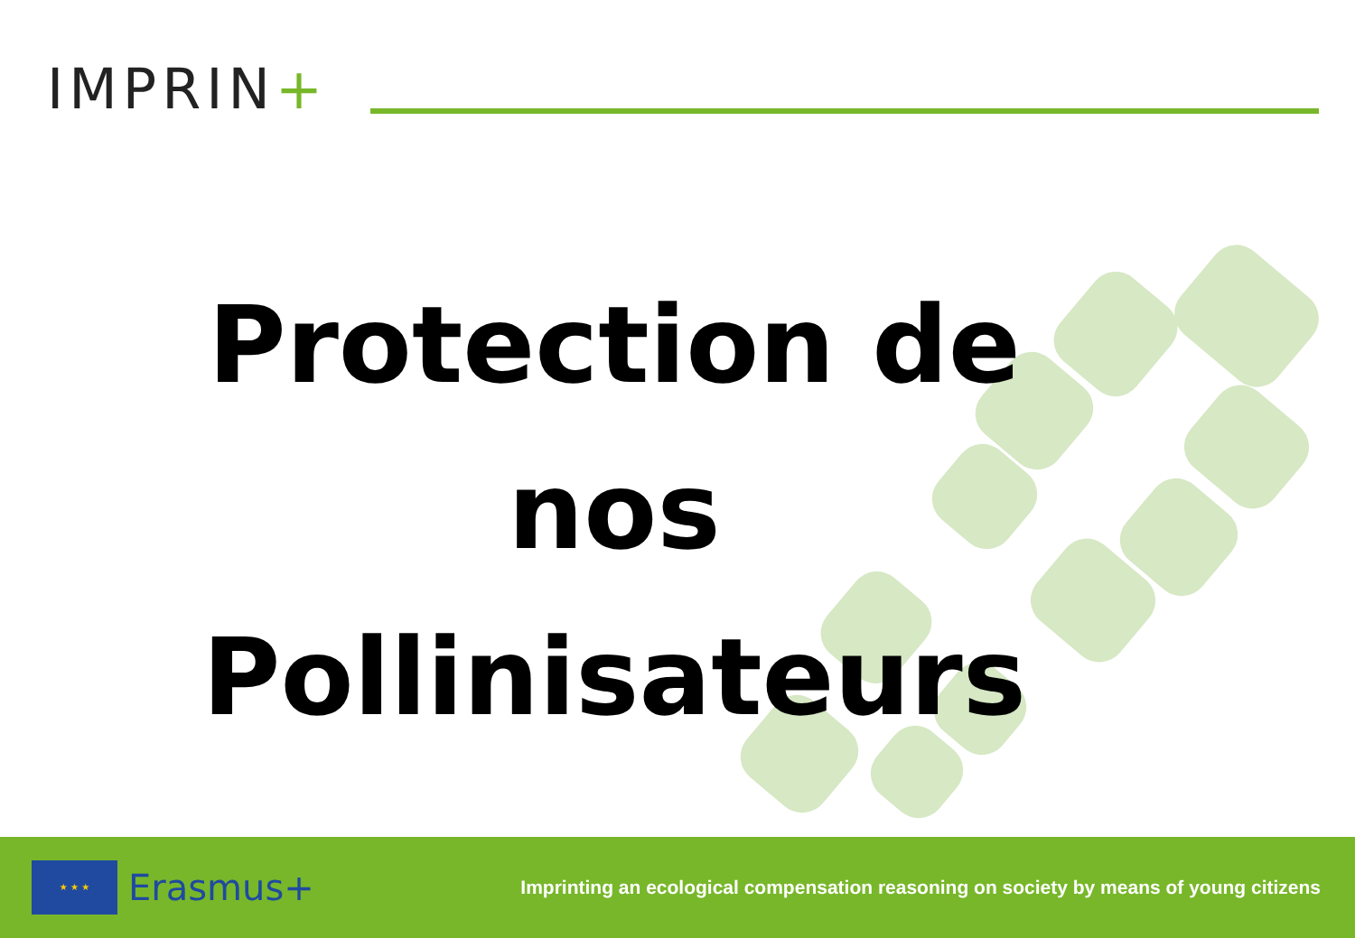IMPRIN+
Protection de
nos
Pollinisateurs
★ ★ ★
Erasmus+
Imprinting an ecological compensation reasoning on society by means of young citizens